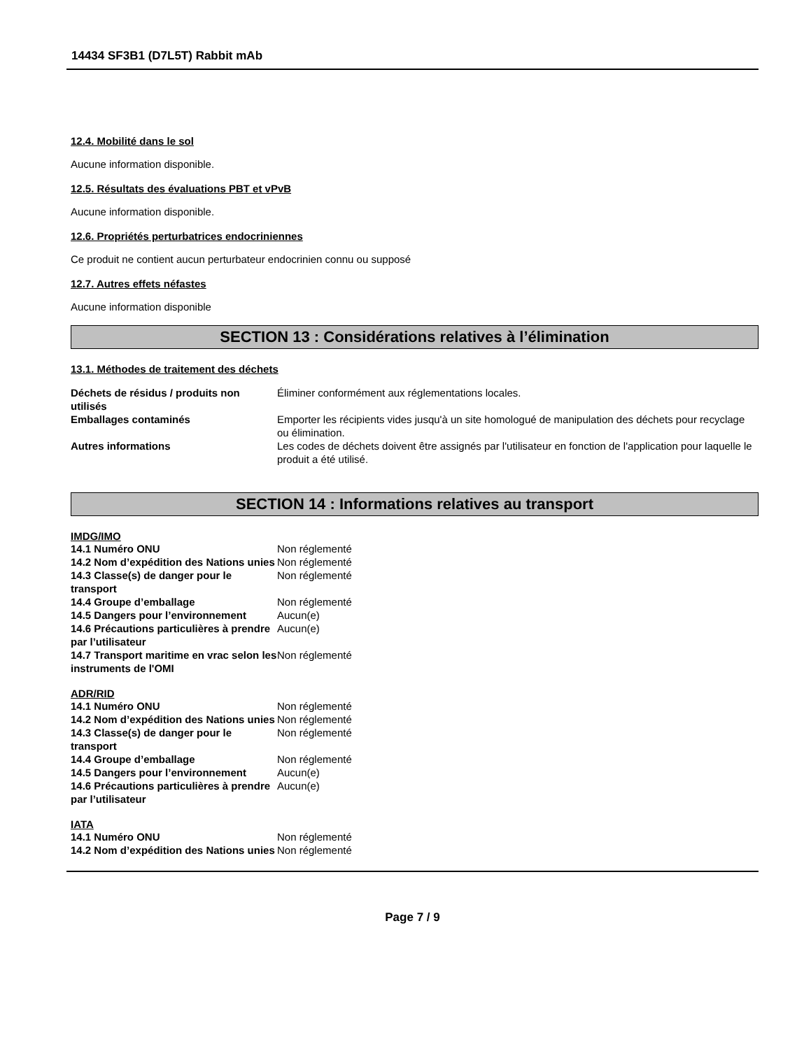14434 SF3B1 (D7L5T) Rabbit mAb
12.4. Mobilité dans le sol
Aucune information disponible.
12.5. Résultats des évaluations PBT et vPvB
Aucune information disponible.
12.6. Propriétés perturbatrices endocriniennes
Ce produit ne contient aucun perturbateur endocrinien connu ou supposé
12.7. Autres effets néfastes
Aucune information disponible
SECTION 13 : Considérations relatives à l’élimination
13.1. Méthodes de traitement des déchets
| Déchets de résidus / produits non utilisés | Éliminer conformément aux réglementations locales. |
| Emballages contaminés | Emporter les récipients vides jusqu'à un site homologué de manipulation des déchets pour recyclage ou élimination. |
| Autres informations | Les codes de déchets doivent être assignés par l'utilisateur en fonction de l'application pour laquelle le produit a été utilisé. |
SECTION 14 : Informations relatives au transport
IMDG/IMO
| 14.1 Numéro ONU | Non réglementé |
| 14.2 Nom d’expédition des Nations unies | Non réglementé |
| 14.3 Classe(s) de danger pour le transport | Non réglementé |
| 14.4 Groupe d’emballage | Non réglementé |
| 14.5 Dangers pour l’environnement | Aucun(e) |
| 14.6 Précautions particulières à prendre par l’utilisateur | Aucun(e) |
| 14.7 Transport maritime en vrac selon les instruments de l'OMI | Non réglementé |
ADR/RID
| 14.1 Numéro ONU | Non réglementé |
| 14.2 Nom d’expédition des Nations unies | Non réglementé |
| 14.3 Classe(s) de danger pour le transport | Non réglementé |
| 14.4 Groupe d’emballage | Non réglementé |
| 14.5 Dangers pour l’environnement | Aucun(e) |
| 14.6 Précautions particulières à prendre par l’utilisateur | Aucun(e) |
IATA
| 14.1 Numéro ONU | Non réglementé |
| 14.2 Nom d’expédition des Nations unies | Non réglementé |
Page 7 / 9